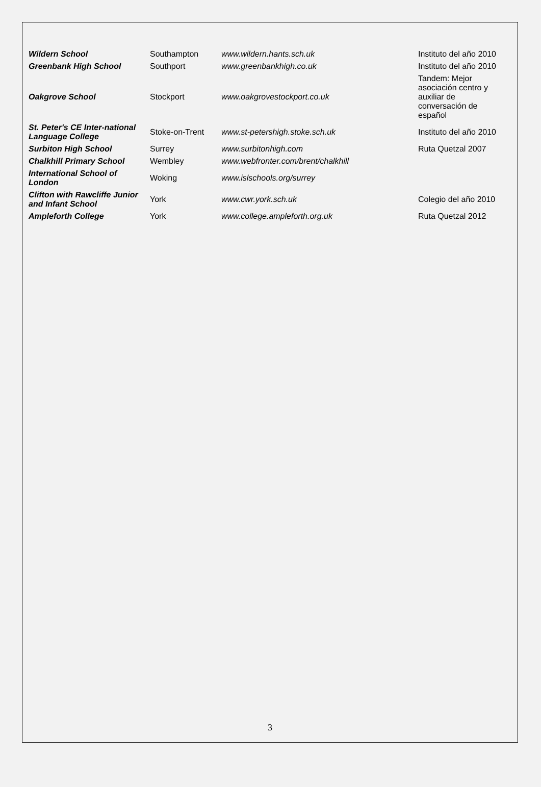| Wildern School | Southampton | www.wildern.hants.sch.uk | Instituto del año 2010 |
| Greenbank High School | Southport | www.greenbankhigh.co.uk | Instituto del año 2010 |
| Oakgrove School | Stockport | www.oakgrovestockport.co.uk | Tandem: Mejor asociación centro y auxiliar de conversación de español |
| St. Peter's CE Inter-national Language College | Stoke-on-Trent | www.st-petershigh.stoke.sch.uk | Instituto del año 2010 |
| Surbiton High School | Surrey | www.surbitonhigh.com | Ruta Quetzal 2007 |
| Chalkhill Primary School | Wembley | www.webfronter.com/brent/chalkhill | |
| International School of London | Woking | www.islschools.org/surrey | |
| Clifton with Rawcliffe Junior and Infant School | York | www.cwr.york.sch.uk | Colegio del año 2010 |
| Ampleforth College | York | www.college.ampleforth.org.uk | Ruta Quetzal 2012 |
3